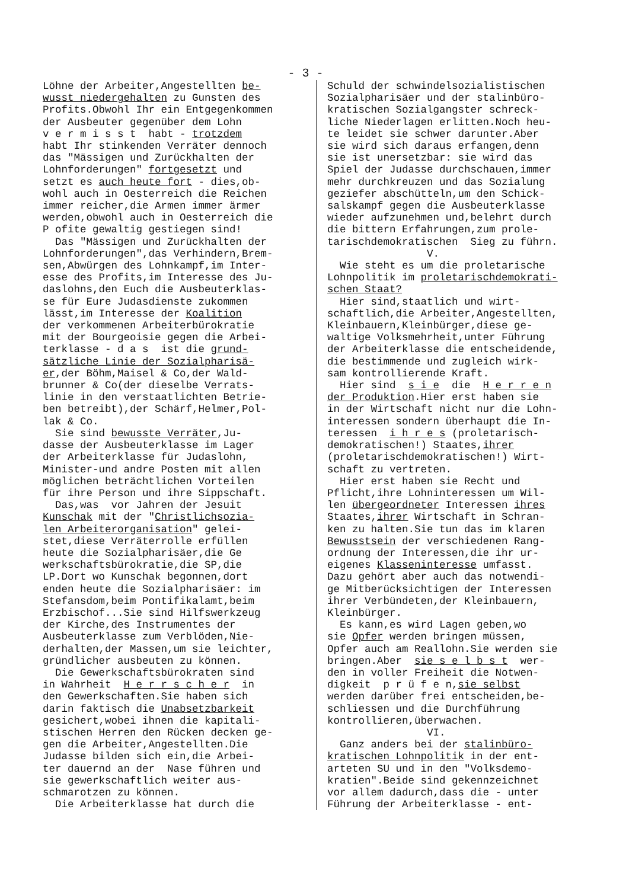- 3 -
Löhne der Arbeiter,Angestellten be- wusst niedergehalten zu Gunsten des Profits.Obwohl Ihr ein Entgegenkommen der Ausbeuter gegenüber dem Lohn v e r m i s s t habt - trotzdem habt Ihr stinkenden Verräter dennoch das "Mässigen und Zurückhalten der Lohnforderungen" fortgesetzt und setzt es auch heute fort - dies,ob- wohl auch in Oesterreich die Reichen immer reicher,die Armen immer ärmer werden,obwohl auch in Oesterreich die P ofite gewaltig gestiegen sind! Das "Mässigen und Zurückhalten der Lohnforderungen",das Verhindern,Brem- sen,Abwürgen des Lohnkampf,im Inter- esse des Profits,im Interesse des Ju- daslohns,den Euch die Ausbeuterklas- se für Eure Judasdienste zukommen lässt,im Interesse der Koalition der verkommenen Arbeiterbürokratie mit der Bourgeoisie gegen die Arbei- terklasse - d a s ist die grund- sätzliche Linie der Sozialpharisä- er,der Böhm,Maisel & Co,der Wald- brunner & Co(der dieselbe Verrats- linie in den verstaatlichten Betrie- ben betreibt),der Schärf,Helmer,Pol- lak & Co. Sie sind bewusste Verräter,Ju- dasse der Ausbeuterklasse im Lager der Arbeiterklasse für Judaslohn, Minister-und andre Posten mit allen möglichen beträchtlichen Vorteilen für ihre Person und ihre Sippschaft. Das,was vor Jahren der Jesuit Kunschak mit der "Christlichsozia- len Arbeiterorganisation" gelei- stet,diese Verräterrolle erfüllen heute die Sozialpharisäer,die Ge werkschaftsbürokratie,die SP,die LP.Dort wo Kunschak begonnen,dort enden heute die Sozialpharisäer: im Stefansdom,beim Pontifikalamt,beim Erzbischof...Sie sind Hilfswerkzeug der Kirche,des Instrumentes der Ausbeuterklasse zum Verblöden,Nie- derhalten,der Massen,um sie leichter, gründlicher ausbeuten zu können. Die Gewerkschaftsbürokraten sind in Wahrheit H e r r s c h e r in den Gewerkschaften.Sie haben sich darin faktisch die Unabsetzbarkeit gesichert,wobei ihnen die kapitali- stischen Herren den Rücken decken ge- gen die Arbeiter,Angestellten.Die Judasse bilden sich ein,die Arbei- ter dauernd an der Nase führen und sie gewerkschaftlich weiter aus- schmarotzen zu können. Die Arbeiterklasse hat durch die
Schuld der schwindelsozialistischen Sozialpharisäer und der stalinbüro- kratischen Sozialgangster schreck- liche Niederlagen erlitten.Noch heu- te leidet sie schwer darunter.Aber sie wird sich daraus erfangen,denn sie ist unersetzbar: sie wird das Spiel der Judasse durchschauen,immer mehr durchkreuzen und das Sozialung geziefer abschütteln,um den Schick- salskampf gegen die Ausbeuterklasse wieder aufzunehmen und,belehrt durch die bittern Erfahrungen,zum prole- tarischdemokratischen Sieg zu führn. V. Wie steht es um die proletarische Lohnpolitik im proletarischdemokrati- schen Staat? Hier sind,staatlich und wirt- schaftlich,die Arbeiter,Angestellten, Kleinbauern,Kleinbürger,diese ge- waltige Volksmehrheit,unter Führung der Arbeiterklasse die entscheidende, die bestimmende und zugleich wirk- sam kontrollierende Kraft. Hier sind s i e die H e r r e n der Produktion.Hier erst haben sie in der Wirtschaft nicht nur die Lohn- interessen sondern überhaupt die In- teressen i h r e s (proletarisch- demokratischen!) Staates,ihrer (proletarischdemokratischen!) Wirt- schaft zu vertreten. Hier erst haben sie Recht und Pflicht,ihre Lohninteressen um Wil- len übergeordneter Interessen ihres Staates,ihrer Wirtschaft in Schran- ken zu halten.Sie tun das im klaren Bewusstsein der verschiedenen Rang- ordnung der Interessen,die ihr ur- eigenes Klasseninteresse umfasst. Dazu gehört aber auch das notwendi- ge Mitberücksichtigen der Interessen ihrer Verbündeten,der Kleinbauern, Kleinbürger. Es kann,es wird Lagen geben,wo sie Opfer werden bringen müssen, Opfer auch am Reallohn.Sie werden sie bringen.Aber sie s e l b s t wer- den in voller Freiheit die Notwen- digkeit p r ü f e n,sie selbst werden darüber frei entscheiden,be- schliessen und die Durchführung kontrollieren,überwachen. VI. Ganz anders bei der stalinbüro- kratischen Lohnpolitik in der ent- arteten SU und in den "Volksdemo- kratien".Beide sind gekennzeichnet vor allem dadurch,dass die - unter Führung der Arbeiterklasse - ent-